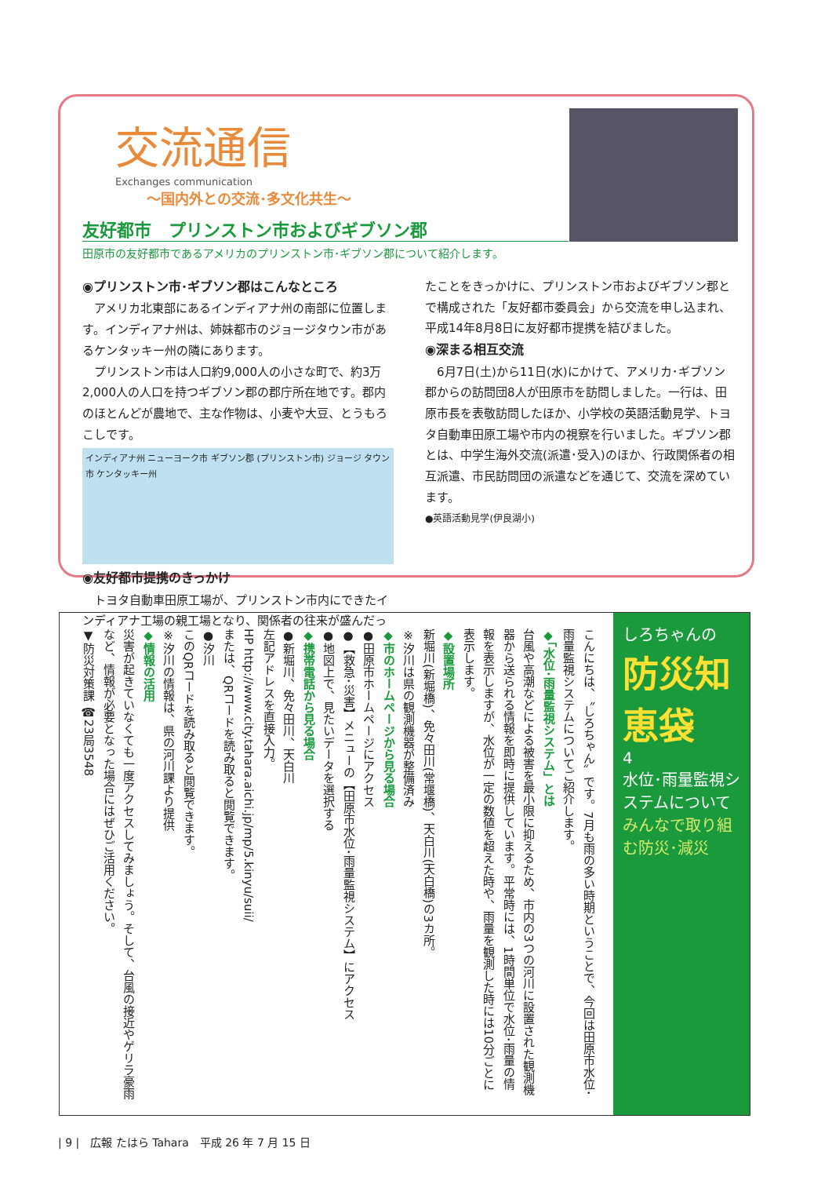交流通信
Exchanges communication
〜国内外との交流･多文化共生〜
友好都市　プリンストン市およびギブソン郡
田原市の友好都市であるアメリカのプリンストン市･ギブソン郡について紹介します。
◉プリンストン市･ギブソン郡はこんなところ
　アメリカ北東部にあるインディアナ州の南部に位置します。インディアナ州は、姉妹都市のジョージタウン市があるケンタッキー州の隣にあります。
　プリンストン市は人口約9,000人の小さな町で、約3万2,000人の人口を持つギブソン郡の郡庁所在地です。郡内のほとんどが農地で、主な作物は、小麦や大豆、とうもろこしです。
インディアナ州 ニューヨーク市 ギブソン郡 (プリンストン市) ジョージ タウン市 ケンタッキー州
◉友好都市提携のきっかけ
　トヨタ自動車田原工場が、プリンストン市内にできたインディアナ工場の親工場となり、関係者の往来が盛んだっ
たことをきっかけに、プリンストン市およびギブソン郡とで構成された「友好都市委員会」から交流を申し込まれ、平成14年8月8日に友好都市提携を結びました。
◉深まる相互交流
　6月7日(土)から11日(水)にかけて、アメリカ･ギブソン郡からの訪問団8人が田原市を訪問しました。一行は、田原市長を表敬訪問したほか、小学校の英語活動見学、トヨタ自動車田原工場や市内の視察を行いました。ギブソン郡とは、中学生海外交流(派遣･受入)のほか、行政関係者の相互派遣、市民訪問団の派遣などを通じて、交流を深めています。
●英語活動見学(伊良湖小)
こんにちは、〝しろちゃん〟です。7月も雨の多い時期ということで、今回は田原市水位･雨量監視システムについてご紹介します。
◆「水位･雨量監視システム」とは
台風や高潮などによる被害を最小限に抑えるため、市内の3つの河川に設置された観測機器から送られる情報を即時に提供しています。平常時には、1時間単位で水位･雨量の情報を表示しますが、水位が一定の数値を超えた時や、雨量を観測した時には10分ごとに表示します。
◆設置場所
新堀川(新堀橋)、免々田川(常堰橋)、天白川(天白橋)の3カ所。
※汐川は県の観測機器が整備済み
◆市のホームページから見る場合
●田原市ホームページにアクセス
●【救急･災害】メニューの【田原市水位･雨量監視システム】にアクセス
●地図上で、見たいデータを選択する
◆携帯電話から見る場合
●新堀川、免々田川、天白川
左記アドレスを直接入力。
HP http://www.city.tahara.aichi.jp/mp/5.kinyu/suii/
または、QRコードを読み取ると閲覧できます。
●汐川
このQRコードを読み取ると閲覧できます。
※汐川の情報は、県の河川課より提供
◆情報の活用
災害が起きていなくても一度アクセスしてみましょう。そして、台風の接近やゲリラ豪雨など、情報が必要となった場合にはぜひご活用ください。
▼防災対策課 ☎23局3548
しろちゃんの
防災知恵袋
4
水位･雨量監視システムについて
みんなで取り組む防災･減災
| 9 |　広報 たはら Tahara　平成 26 年 7 月 15 日